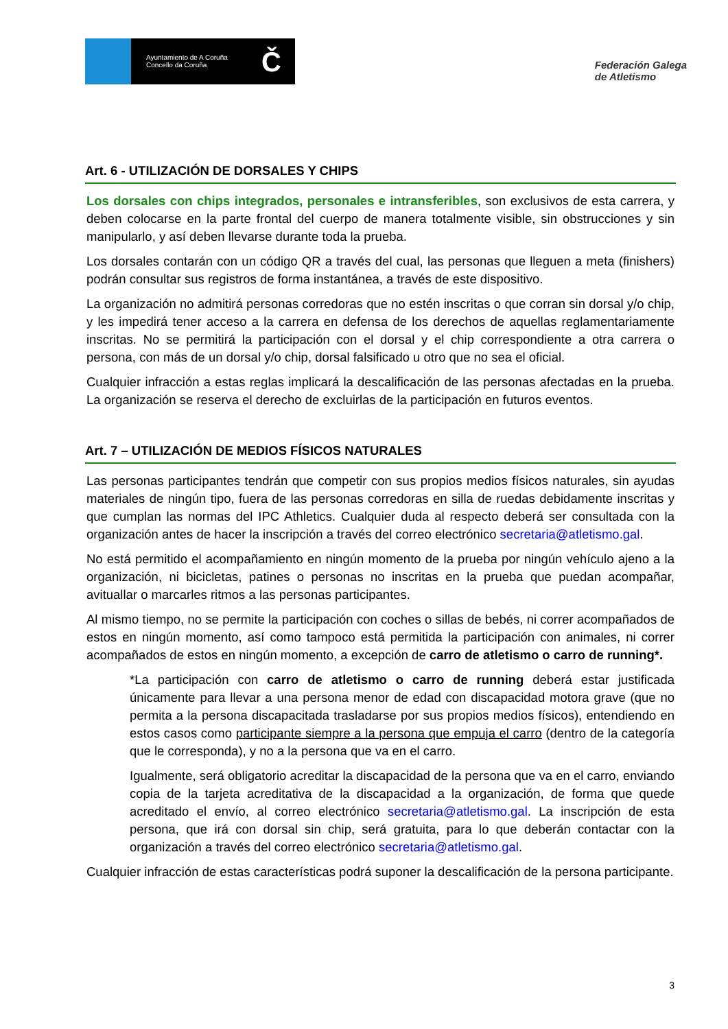Ayuntamiento de A Coruña
Concello da Coruña
Č
Federación Galega
de Atletismo
Art. 6 - UTILIZACIÓN DE DORSALES Y CHIPS
Los dorsales con chips integrados, personales e intransferibles, son exclusivos de esta carrera, y deben colocarse en la parte frontal del cuerpo de manera totalmente visible, sin obstrucciones y sin manipularlo, y así deben llevarse durante toda la prueba.
Los dorsales contarán con un código QR a través del cual, las personas que lleguen a meta (finishers) podrán consultar sus registros de forma instantánea, a través de este dispositivo.
La organización no admitirá personas corredoras que no estén inscritas o que corran sin dorsal y/o chip, y les impedirá tener acceso a la carrera en defensa de los derechos de aquellas reglamentariamente inscritas. No se permitirá la participación con el dorsal y el chip correspondiente a otra carrera o persona, con más de un dorsal y/o chip, dorsal falsificado u otro que no sea el oficial.
Cualquier infracción a estas reglas implicará la descalificación de las personas afectadas en la prueba. La organización se reserva el derecho de excluirlas de la participación en futuros eventos.
Art. 7 – UTILIZACIÓN DE MEDIOS FÍSICOS NATURALES
Las personas participantes tendrán que competir con sus propios medios físicos naturales, sin ayudas materiales de ningún tipo, fuera de las personas corredoras en silla de ruedas debidamente inscritas y que cumplan las normas del IPC Athletics. Cualquier duda al respecto deberá ser consultada con la organización antes de hacer la inscripción a través del correo electrónico secretaria@atletismo.gal.
No está permitido el acompañamiento en ningún momento de la prueba por ningún vehículo ajeno a la organización, ni bicicletas, patines o personas no inscritas en la prueba que puedan acompañar, avituallar o marcarles ritmos a las personas participantes.
Al mismo tiempo, no se permite la participación con coches o sillas de bebés, ni correr acompañados de estos en ningún momento, así como tampoco está permitida la participación con animales, ni correr acompañados de estos en ningún momento, a excepción de carro de atletismo o carro de running*.
*La participación con carro de atletismo o carro de running deberá estar justificada únicamente para llevar a una persona menor de edad con discapacidad motora grave (que no permita a la persona discapacitada trasladarse por sus propios medios físicos), entendiendo en estos casos como participante siempre a la persona que empuja el carro (dentro de la categoría que le corresponda), y no a la persona que va en el carro.
Igualmente, será obligatorio acreditar la discapacidad de la persona que va en el carro, enviando copia de la tarjeta acreditativa de la discapacidad a la organización, de forma que quede acreditado el envío, al correo electrónico secretaria@atletismo.gal. La inscripción de esta persona, que irá con dorsal sin chip, será gratuita, para lo que deberán contactar con la organización a través del correo electrónico secretaria@atletismo.gal.
Cualquier infracción de estas características podrá suponer la descalificación de la persona participante.
3